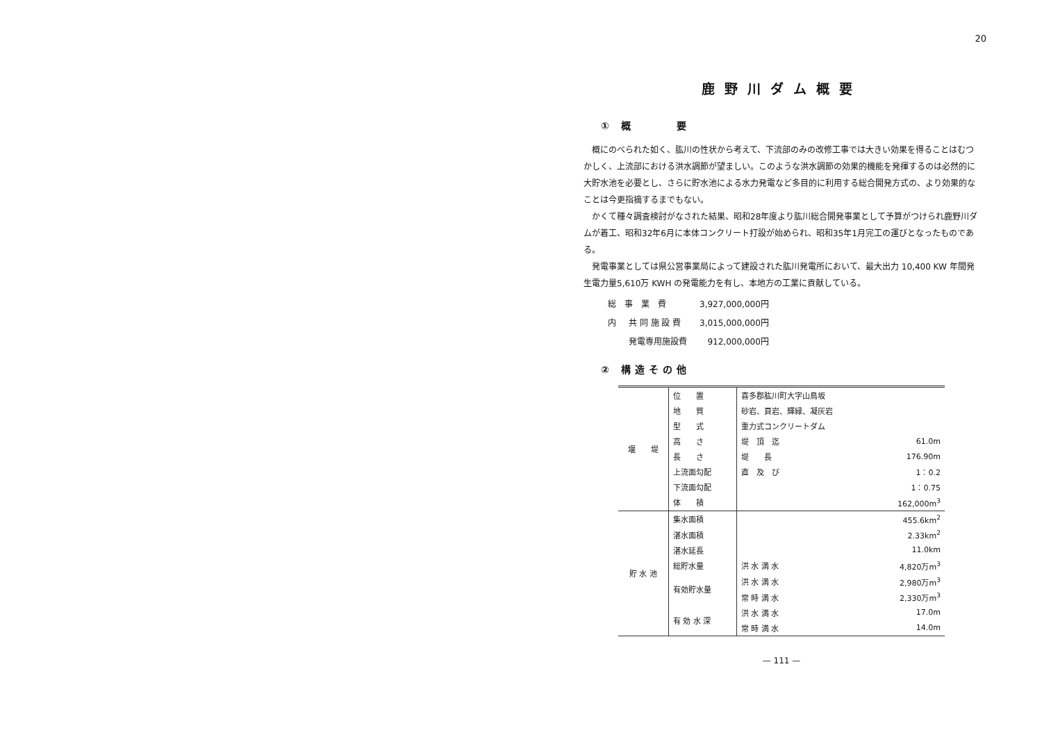20
鹿野川ダム概要
① 概　　　要
概にのべられた如く、肱川の性状から考えて、下流部のみの改修工事では大きい効果を得ることはむつかしく、上流部における洪水調節が望ましい。このような洪水調節の効果的機能を発揮するのは必然的に大貯水池を必要とし、さらに貯水池による水力発電など多目的に利用する総合開発方式の、より効果的なことは今更指摘するまでもない。
かくて種々調査検討がなされた結果、昭和28年度より肱川総合開発事業として予算がつけられ鹿野川ダムが着工、昭和32年6月に本体コンクリート打設が始められ、昭和35年1月完工の運びとなったものである。
発電事業としては県公営事業局によって建設された肱川発電所において、最大出力 10,400 KW 年間発生電力量5,610万 KWH の発電能力を有し、本地方の工業に貢献している。
| 総 事 業 費 | | 3,927,000,000円 |
| 内 | 共 同 施 設 費 | 3,015,000,000円 |
| | 発電専用施設費 | 912,000,000円 |
② 構造その他
| 堰 堤 | 位 置 | 喜多郡肱川町大字山鳥坂 | |
| | 地 質 | 砂岩、頁岩、輝緑、凝灰岩 | |
| | 型 式 | 重力式コンクリートダム | |
| | 高 さ | 堤 頂 迄 | 61.0m |
| | 長 さ | 堤 長 | 176.90m |
| | 上流面勾配 | 直 及 び | 1：0.2 |
| | 下流面勾配 | | 1：0.75 |
| | 体 積 | | 162,000m<sup>3</sup> |
| 貯 水 池 | 集水面積 | | 455.6km<sup>2</sup> |
| | 湛水面積 | | 2.33km<sup>2</sup> |
| | 湛水延長 | | 11.0km |
| | 総貯水量 | 洪 水 満 水 | 4,820万m<sup>3</sup> |
| | 有効貯水量 | 洪 水 満 水 | 2,980万m<sup>3</sup> |
| | | 常 時 満 水 | 2,330万m<sup>3</sup> |
| | 有 効 水 深 | 洪 水 満 水 | 17.0m |
| | | 常 時 満 水 | 14.0m |
— 111 —